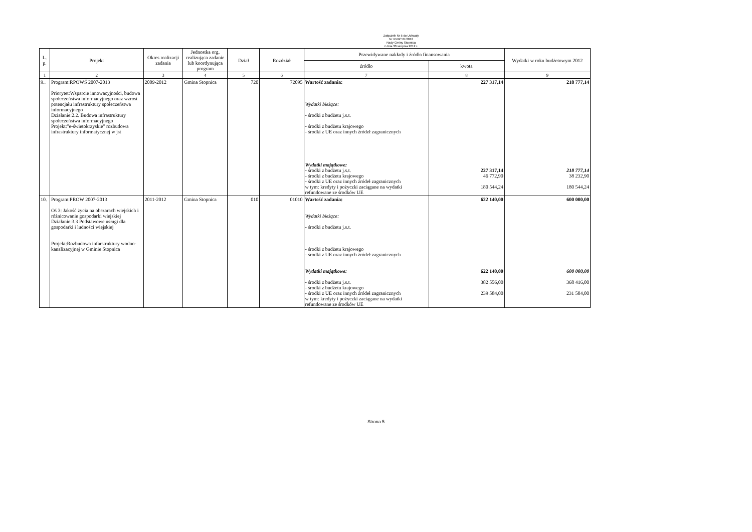Załącznik Nr 5 do Uchwały
Nr XVIII/ 59 /2012
Rady Gminy Stopnica
z dnia 30 sierpnia 2012 r.
| L. p. | Projekt | Okres realizacji zadania | Jednostka org. realizująca zadanie lub koordynująca program | Dział | Rozdział | Przewidywane nakłady i źródła finansowania | | Wydatki w roku budżetowym 2012 |
| --- | --- | --- | --- | --- | --- | --- | --- | --- |
| | | | | | | źródło | kwota | |
| 1 | 2 | 3 | 4 | 5 | 6 | 7 | 8 | 9 |
| 9.. | Program:RPOWŚ 2007-2013 Priorytet:Wsparcie innowacyjności, budowa społeczeństwa informacyjnego oraz wzrost potencjału infrastruktury społeczeństwa informacyjnego Działanie:2.2. Budowa infrastruktury społeczeństwa informacyjnego Projekt:"e-świetokrzyskie" rozbudowa infrastruktury informatycznej w jst | 2009-2012 | Gmina Stopnica | 720 | 72095 | Wartość zadania: Wydatki bieżące: - środki z budżetu j.s.t. - środki z budżetu krajowego - środki z UE oraz innych źródeł zagranicznych Wydatki majątkowe: - środki z budżetu j.s.t. - środki z budżetu krajowego - środki z UE oraz innych źródeł zagranicznych w tym: kredyty i pożyczki zaciągane na wydatki refundowane ze środków UE | 227 317,14 227 317,14 46 772,90 180 544,24 | 218 777,14 218 777,14 38 232,90 180 544,24 |
| 10. | Program:PROW 2007-2013 Oś 3: Jakość życia na obszarach wiejskich i różnicowanie gospodarki wiejskiej Działanie:3.3 Podstawowe usługi dla gospodarki i ludności wiejskiej Projekt:Rozbudowa infarstruktury wodno-kanalizacyjnej w Gminie Stopnica | 2011-2012 | Gmina Stopnica | 010 | 01010 | Wartość zadania: Wydatki bieżące: - środki z budżetu j.s.t. - środki z budżetu krajowego - środki z UE oraz innych źródeł zagranicznych Wydatki majątkowe: - środki z budżetu j.s.t. - środki z budżetu krajowego - środki z UE oraz innych źródeł zagranicznych w tym: kredyty i pożyczki zaciągane na wydatki refundowane ze środków UE | 622 140,00 622 140,00 382 556,00 239 584,00 | 600 000,00 600 000,00 368 416,00 231 584,00 |
Strona 5